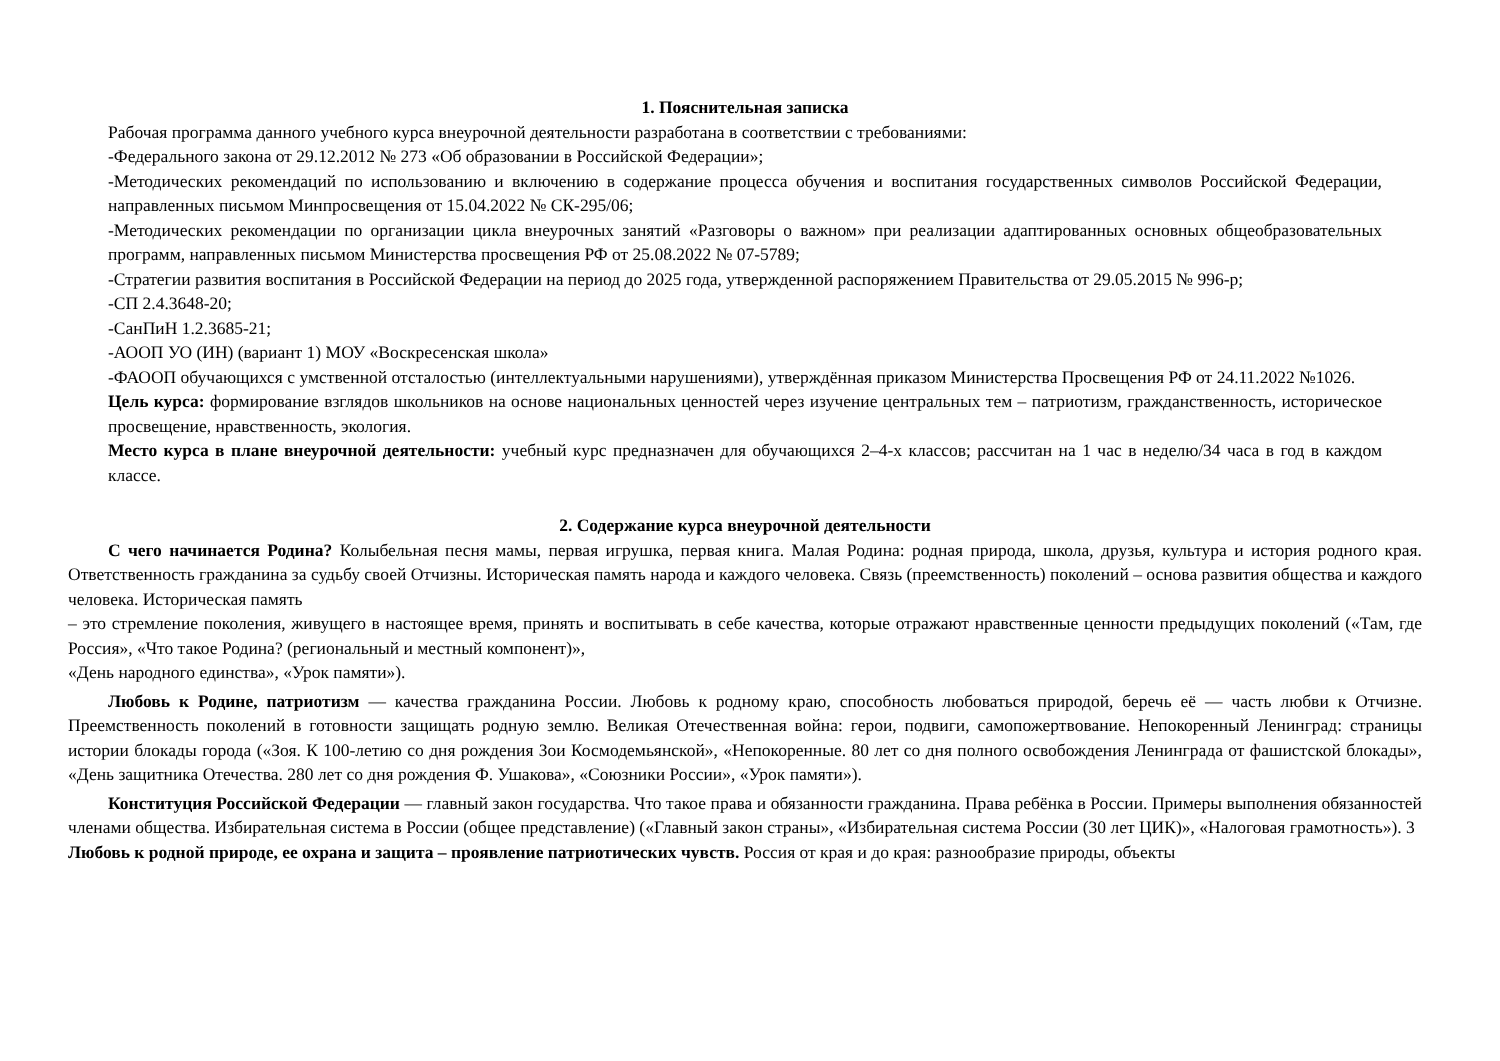1. Пояснительная записка
Рабочая программа данного учебного курса внеурочной деятельности разработана в соответствии с требованиями:
-Федерального закона от 29.12.2012 № 273 «Об образовании в Российской Федерации»;
-Методических рекомендаций по использованию и включению в содержание процесса обучения и воспитания государственных символов Российской Федерации, направленных письмом Минпросвещения от 15.04.2022 № СК-295/06;
-Методических рекомендации по организации цикла внеурочных занятий «Разговоры о важном» при реализации адаптированных основных общеобразовательных программ, направленных письмом Министерства просвещения РФ от 25.08.2022 № 07-5789;
-Стратегии развития воспитания в Российской Федерации на период до 2025 года, утвержденной распоряжением Правительства от 29.05.2015 № 996-р;
-СП 2.4.3648-20;
-СанПиН 1.2.3685-21;
-АООП УО (ИН) (вариант 1) МОУ «Воскресенская школа»
-ФАООП обучающихся с умственной отсталостью (интеллектуальными нарушениями), утверждённая приказом Министерства Просвещения РФ от 24.11.2022 №1026.
Цель курса: формирование взглядов школьников на основе национальных ценностей через изучение центральных тем – патриотизм, гражданственность, историческое просвещение, нравственность, экология.
Место курса в плане внеурочной деятельности: учебный курс предназначен для обучающихся 2–4-х классов; рассчитан на 1 час в неделю/34 часа в год в каждом классе.
2. Содержание курса внеурочной деятельности
С чего начинается Родина? Колыбельная песня мамы, первая игрушка, первая книга. Малая Родина: родная природа, школа, друзья, культура и история родного края. Ответственность гражданина за судьбу своей Отчизны. Историческая память народа и каждого человека. Связь (преемственность) поколений – основа развития общества и каждого человека. Историческая память
– это стремление поколения, живущего в настоящее время, принять и воспитывать в себе качества, которые отражают нравственные ценности предыдущих поколений («Там, где Россия», «Что такое Родина? (региональный и местный компонент)»,
«День народного единства», «Урок памяти»).
Любовь к Родине, патриотизм — качества гражданина России. Любовь к родному краю, способность любоваться природой, беречь её — часть любви к Отчизне. Преемственность поколений в готовности защищать родную землю. Великая Отечественная война: герои, подвиги, самопожертвование. Непокоренный Ленинград: страницы истории блокады города («Зоя. К 100-летию со дня рождения Зои Космодемьянской», «Непокоренные. 80 лет со дня полного освобождения Ленинграда от фашистской блокады», «День защитника Отечества. 280 лет со дня рождения Ф. Ушакова», «Союзники России», «Урок памяти»).
Конституция Российской Федерации — главный закон государства. Что такое права и обязанности гражданина. Права ребёнка в России. Примеры выполнения обязанностей членами общества. Избирательная система в России (общее представление) («Главный закон страны», «Избирательная система России (30 лет ЦИК)», «Налоговая грамотность»). 3
Любовь к родной природе, ее охрана и защита – проявление патриотических чувств. Россия от края и до края: разнообразие природы, объекты